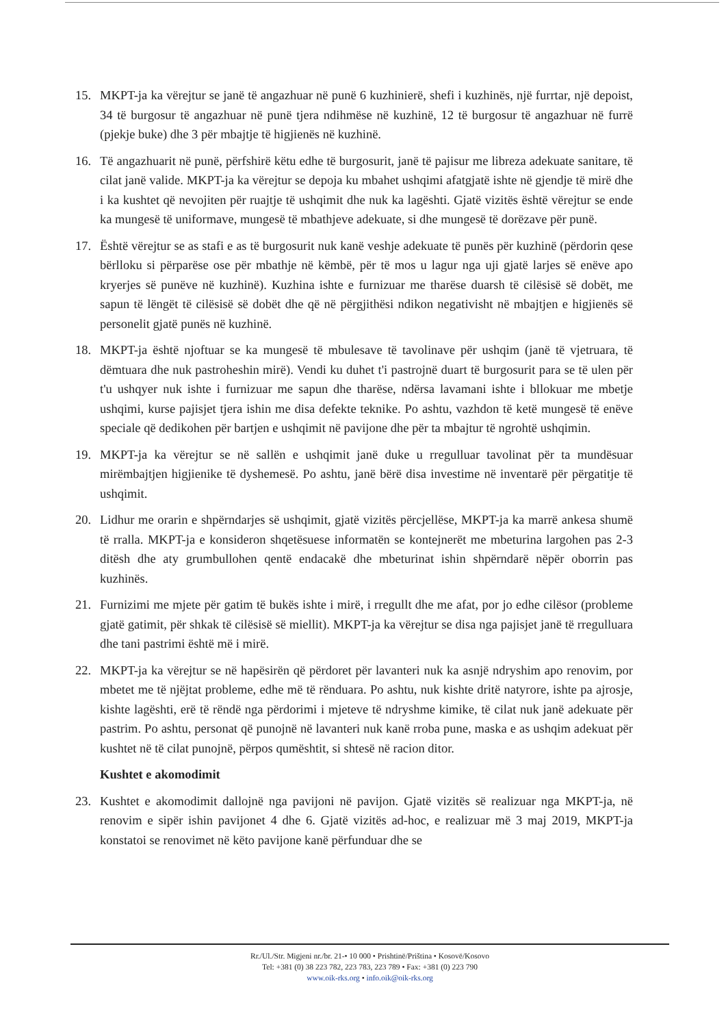15. MKPT-ja ka vërejtur se janë të angazhuar në punë 6 kuzhinierë, shefi i kuzhinës, një furrtar, një depoist, 34 të burgosur të angazhuar në punë tjera ndihmëse në kuzhinë, 12 të burgosur të angazhuar në furrë (pjekje buke) dhe 3 për mbajtje të higjienës në kuzhinë.
16. Të angazhuarit në punë, përfshirë këtu edhe të burgosurit, janë të pajisur me libreza adekuate sanitare, të cilat janë valide. MKPT-ja ka vërejtur se depoja ku mbahet ushqimi afatgjatë ishte në gjendje të mirë dhe i ka kushtet që nevojiten për ruajtje të ushqimit dhe nuk ka lagështi. Gjatë vizitës është vërejtur se ende ka mungesë të uniformave, mungesë të mbathjeve adekuate, si dhe mungesë të dorëzave për punë.
17. Është vërejtur se as stafi e as të burgosurit nuk kanë veshje adekuate të punës për kuzhinë (përdorin qese bërlloku si përparëse ose për mbathje në këmbë, për të mos u lagur nga uji gjatë larjes së enëve apo kryerjes së punëve në kuzhinë). Kuzhina ishte e furnizuar me tharëse duarsh të cilësisë së dobët, me sapun të lëngët të cilësisë së dobët dhe që në përgjithësi ndikon negativisht në mbajtjen e higjienës së personelit gjatë punës në kuzhinë.
18. MKPT-ja është njoftuar se ka mungesë të mbulesave të tavolinave për ushqim (janë të vjetruara, të dëmtuara dhe nuk pastroheshin mirë). Vendi ku duhet t'i pastrojnë duart të burgosurit para se të ulen për t'u ushqyer nuk ishte i furnizuar me sapun dhe tharëse, ndërsa lavamani ishte i bllokuar me mbetje ushqimi, kurse pajisjet tjera ishin me disa defekte teknike. Po ashtu, vazhdon të ketë mungesë të enëve speciale që dedikohen për bartjen e ushqimit në pavijone dhe për ta mbajtur të ngrohtë ushqimin.
19. MKPT-ja ka vërejtur se në sallën e ushqimit janë duke u rregulluar tavolinat për ta mundësuar mirëmbajtjen higjienike të dyshemesë. Po ashtu, janë bërë disa investime në inventarë për përgatitje të ushqimit.
20. Lidhur me orarin e shpërndarjes së ushqimit, gjatë vizitës përcjellëse, MKPT-ja ka marrë ankesa shumë të rralla. MKPT-ja e konsideron shqetësuese informatën se kontejnerët me mbeturina largohen pas 2-3 ditësh dhe aty grumbullohen qentë endacakë dhe mbeturinat ishin shpërndarë nëpër oborrin pas kuzhinës.
21. Furnizimi me mjete për gatim të bukës ishte i mirë, i rregullt dhe me afat, por jo edhe cilësor (probleme gjatë gatimit, për shkak të cilësisë së miellit). MKPT-ja ka vërejtur se disa nga pajisjet janë të rregulluara dhe tani pastrimi është më i mirë.
22. MKPT-ja ka vërejtur se në hapësirën që përdoret për lavanteri nuk ka asnjë ndryshim apo renovim, por mbetet me të njëjtat probleme, edhe më të rënduara. Po ashtu, nuk kishte dritë natyrore, ishte pa ajrosje, kishte lagështi, erë të rëndë nga përdorimi i mjeteve të ndryshme kimike, të cilat nuk janë adekuate për pastrim. Po ashtu, personat që punojnë në lavanteri nuk kanë rroba pune, maska e as ushqim adekuat për kushtet në të cilat punojnë, përpos qumështit, si shtesë në racion ditor.
Kushtet e akomodimit
23. Kushtet e akomodimit dallojnë nga pavijoni në pavijon. Gjatë vizitës së realizuar nga MKPT-ja, në renovim e sipër ishin pavijonet 4 dhe 6. Gjatë vizitës ad-hoc, e realizuar më 3 maj 2019, MKPT-ja konstatoi se renovimet në këto pavijone kanë përfunduar dhe se
Rr./Ul./Str. Migjeni nr./br. 21-• 10 000 • Prishtinë/Priština • Kosovë/Kosovo
Tel: +381 (0) 38 223 782, 223 783, 223 789 • Fax: +381 (0) 223 790
www.oik-rks.org • info.oik@oik-rks.org